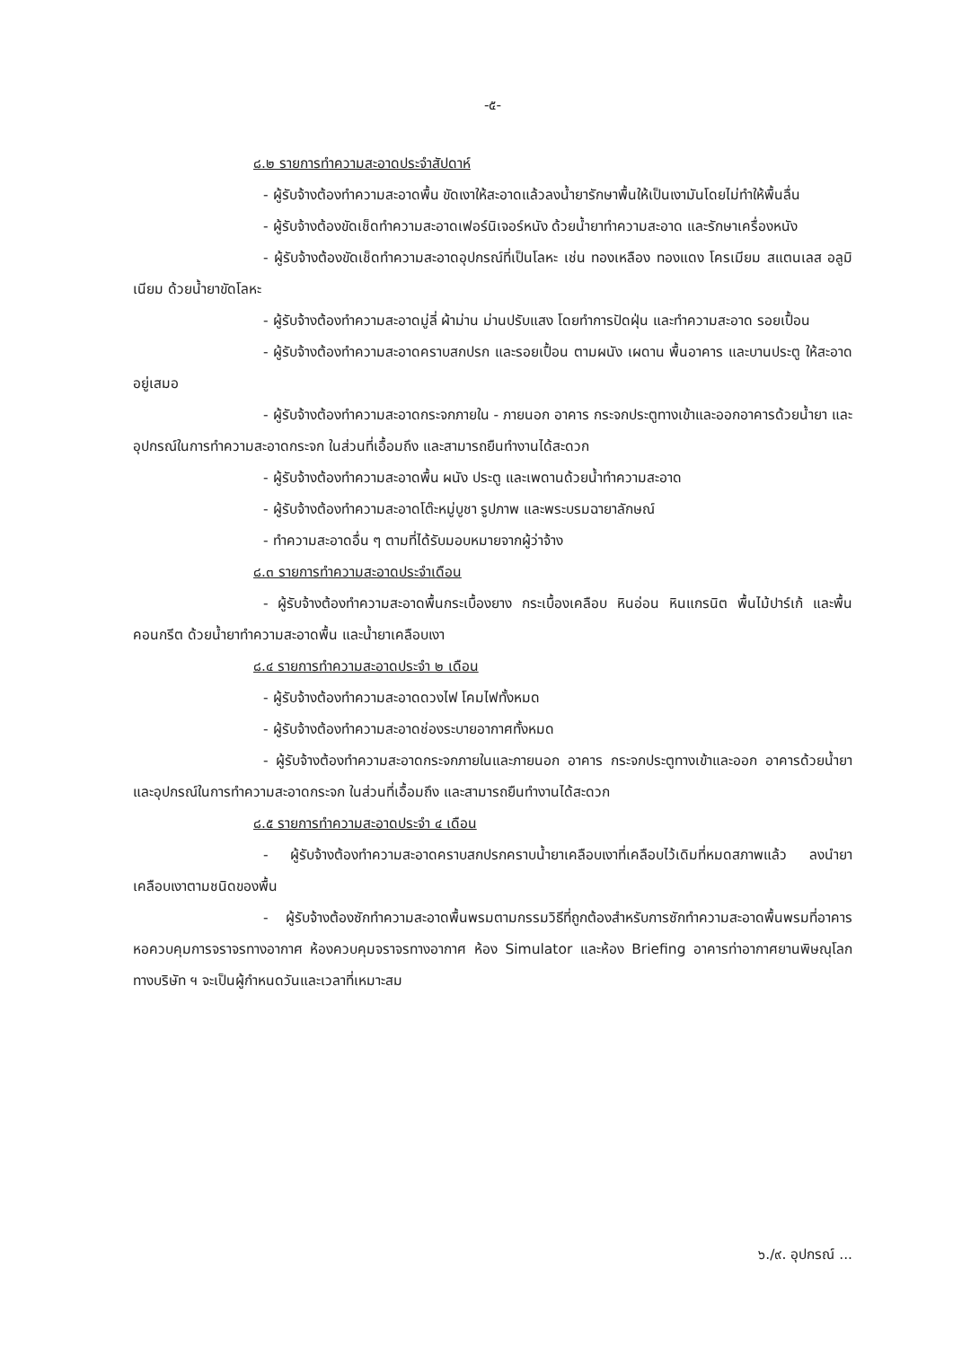-๕-
๘.๒ รายการทำความสะอาดประจำสัปดาห์
- ผู้รับจ้างต้องทำความสะอาดพื้น ขัดเงาให้สะอาดแล้วลงน้ำยารักษาพื้นให้เป็นเงามันโดยไม่ทำให้พื้นลื่น
- ผู้รับจ้างต้องขัดเช็ดทำความสะอาดเฟอร์นิเจอร์หนัง ด้วยน้ำยาทำความสะอาด และรักษาเครื่องหนัง
- ผู้รับจ้างต้องขัดเช็ดทำความสะอาดอุปกรณ์ที่เป็นโลหะ เช่น ทองเหลือง ทองแดง โครเมียม สแตนเลส อลูมิเนียม ด้วยน้ำยาขัดโลหะ
- ผู้รับจ้างต้องทำความสะอาดมู่ลี่ ผ้าม่าน ม่านปรับแสง โดยทำการปัดฝุ่น และทำความสะอาด รอยเปื้อน
- ผู้รับจ้างต้องทำความสะอาดคราบสกปรก และรอยเปื้อน ตามผนัง เผดาน พื้นอาคาร และบานประตู ให้สะอาดอยู่เสมอ
- ผู้รับจ้างต้องทำความสะอาดกระจกภายใน - ภายนอก อาคาร กระจกประตูทางเข้าและออกอาคารด้วยน้ำยา และอุปกรณ์ในการทำความสะอาดกระจก ในส่วนที่เอื้อมถึง และสามารถยืนทำงานได้สะดวก
- ผู้รับจ้างต้องทำความสะอาดพื้น ผนัง ประตู และเพดานด้วยน้ำทำความสะอาด
- ผู้รับจ้างต้องทำความสะอาดโต๊ะหมู่บูชา รูปภาพ และพระบรมฉายาลักษณ์
- ทำความสะอาดอื่น ๆ ตามที่ได้รับมอบหมายจากผู้ว่าจ้าง
๘.๓ รายการทำความสะอาดประจำเดือน
- ผู้รับจ้างต้องทำความสะอาดพื้นกระเบื้องยาง กระเบื้องเคลือบ หินอ่อน หินแกรนิต พื้นไม้ปาร์เก้ และพื้นคอนกรีต ด้วยน้ำยาทำความสะอาดพื้น และน้ำยาเคลือบเงา
๘.๔ รายการทำความสะอาดประจำ ๒ เดือน
- ผู้รับจ้างต้องทำความสะอาดดวงไฟ โคมไฟทั้งหมด
- ผู้รับจ้างต้องทำความสะอาดช่องระบายอากาศทั้งหมด
- ผู้รับจ้างต้องทำความสะอาดกระจกภายในและภายนอก อาคาร กระจกประตูทางเข้าและออก อาคารด้วยน้ำยาและอุปกรณ์ในการทำความสะอาดกระจก ในส่วนที่เอื้อมถึง และสามารถยืนทำงานได้สะดวก
๘.๕ รายการทำความสะอาดประจำ ๔ เดือน
- ผู้รับจ้างต้องทำความสะอาดคราบสกปรกคราบน้ำยาเคลือบเงาที่เคลือบไว้เดิมที่หมดสภาพแล้ว ลงนำยาเคลือบเงาตามชนิดของพื้น
- ผู้รับจ้างต้องซักทำความสะอาดพื้นพรมตามกรรมวิธีที่ถูกต้องสำหรับการซักทำความสะอาดพื้นพรมที่อาคารหอควบคุมการจราจรทางอากาศ ห้องควบคุมจราจรทางอากาศ ห้อง Simulator และห้อง Briefing อาคารท่าอากาศยานพิษณุโลก ทางบริษัท ฯ จะเป็นผู้กำหนดวันและเวลาที่เหมาะสม
๖./๙. อุปกรณ์ ...